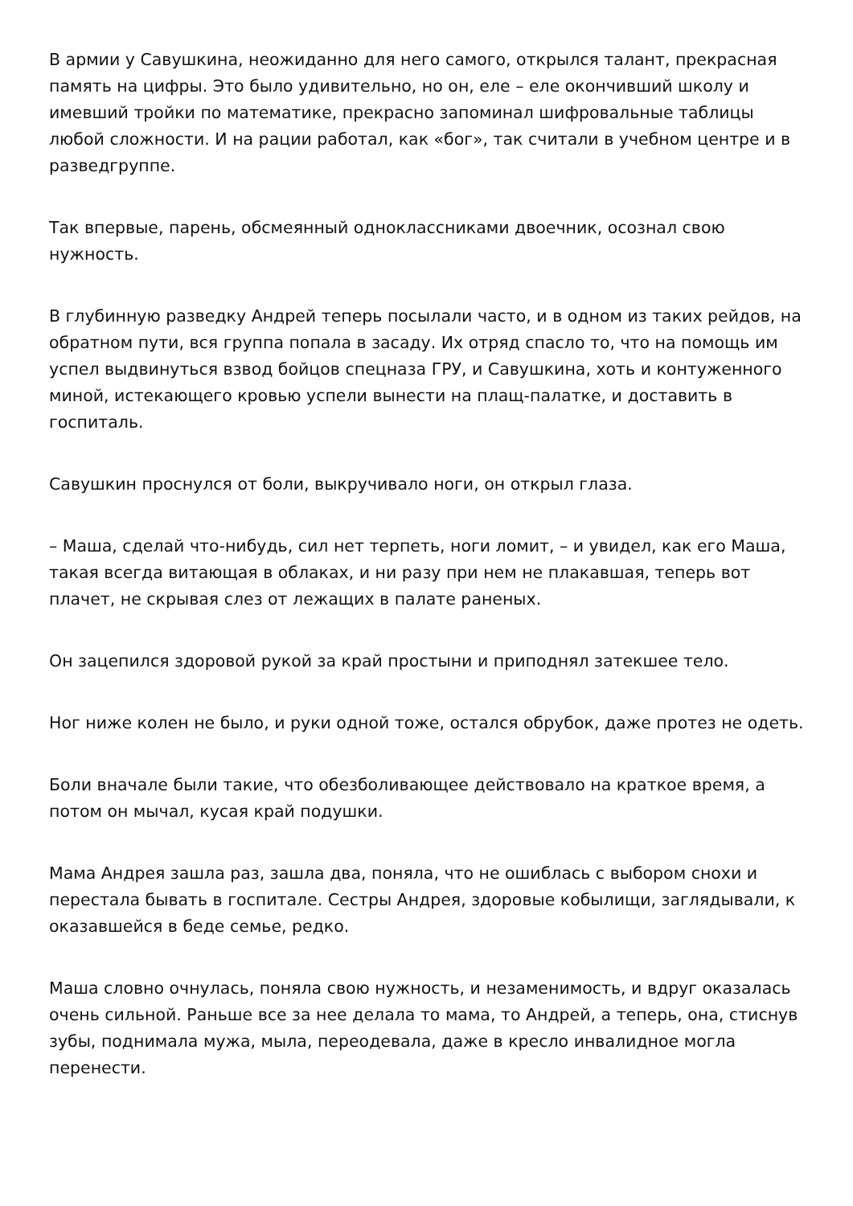В армии у Савушкина, неожиданно для него самого, открылся талант, прекрасная память на цифры. Это было удивительно, но он, еле – еле окончивший школу и имевший тройки по математике, прекрасно запоминал шифровальные таблицы любой сложности. И на рации работал, как «бог», так считали в учебном центре и в разведгруппе.
Так впервые, парень, обсмеянный одноклассниками двоечник, осознал свою нужность.
В глубинную разведку Андрей теперь посылали часто, и в одном из таких рейдов, на обратном пути, вся группа попала в засаду. Их отряд спасло то, что на помощь им успел выдвинуться взвод бойцов спецназа ГРУ, и Савушкина, хоть и контуженного миной, истекающего кровью успели вынести на плащ-палатке, и доставить в госпиталь.
Савушкин проснулся от боли, выкручивало ноги, он открыл глаза.
– Маша, сделай что-нибудь, сил нет терпеть, ноги ломит, – и увидел, как его Маша, такая всегда витающая в облаках, и ни разу при нем не плакавшая, теперь вот плачет, не скрывая слез от лежащих в палате раненых.
Он зацепился здоровой рукой за край простыни и приподнял затекшее тело.
Ног ниже колен не было, и руки одной тоже, остался обрубок, даже протез не одеть.
Боли вначале были такие, что обезболивающее действовало на краткое время, а потом он мычал, кусая край подушки.
Мама Андрея зашла раз, зашла два, поняла, что не ошиблась с выбором снохи и перестала бывать в госпитале. Сестры Андрея, здоровые кобылищи, заглядывали, к оказавшейся в беде семье, редко.
Маша словно очнулась, поняла свою нужность, и незаменимость, и вдруг оказалась очень сильной. Раньше все за нее делала то мама, то Андрей, а теперь, она, стиснув зубы, поднимала мужа, мыла, переодевала, даже в кресло инвалидное могла перенести.